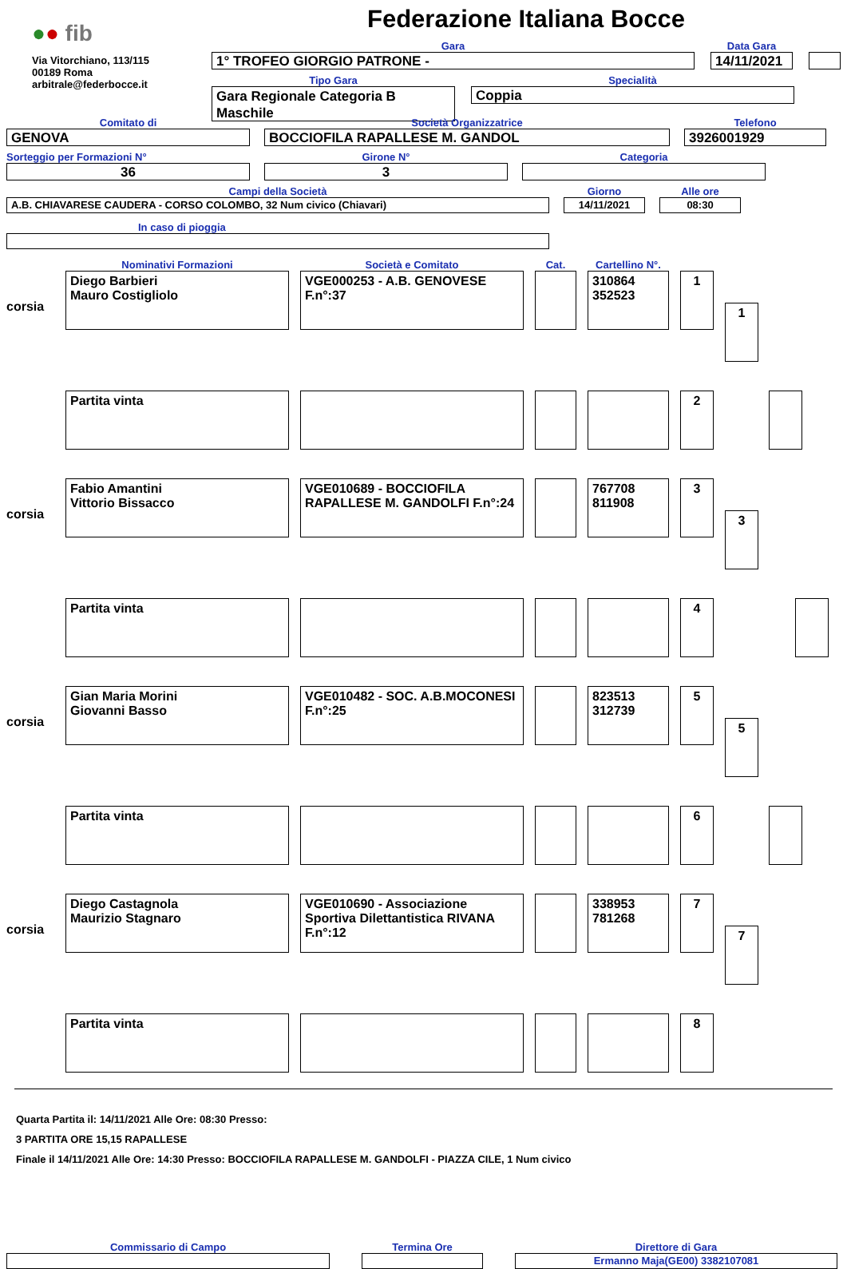●● fib
Via Vitorchiano, 113/115
00189 Roma
arbitrale@federbocce.it
Federazione Italiana Bocce
Gara
1° TROFEO GIORGIO PATRONE -
Data Gara
14/11/2021
Tipo Gara
Gara Regionale Categoria B Maschile
Specialità
Coppia
Comitato di
GENOVA
Società Organizzatrice
BOCCIOFILA RAPALLESE M. GANDOL
Telefono
3926001929
Sorteggio per Formazioni N°
36
Girone N°
3
Categoria
Campi della Società
A.B. CHIAVARESE CAUDERA - CORSO COLOMBO, 32 Num civico (Chiavari)
Giorno
14/11/2021
Alle ore
08:30
In caso di pioggia
| | Nominativi Formazioni | Società e Comitato | Cat. | Cartellino N°. | | |
| corsia | Diego Barbieri Mauro Costigliolo | VGE000253 - A.B. GENOVESE F.n°:37 | | 310864 352523 | 1 | 1 |
| | Partita vinta | | | | 2 | |
| corsia | Fabio Amantini Vittorio Bissacco | VGE010689 - BOCCIOFILA RAPALLESE M. GANDOLFI F.n°:24 | | 767708 811908 | 3 | 3 |
| | Partita vinta | | | | 4 | |
| corsia | Gian Maria Morini Giovanni Basso | VGE010482 - SOC. A.B.MOCONESI F.n°:25 | | 823513 312739 | 5 | 5 |
| | Partita vinta | | | | 6 | |
| corsia | Diego Castagnola Maurizio Stagnaro | VGE010690 - Associazione Sportiva Dilettantistica RIVANA F.n°:12 | | 338953 781268 | 7 | 7 |
| | Partita vinta | | | | 8 | |
Quarta Partita il: 14/11/2021 Alle Ore: 08:30 Presso:
3 PARTITA ORE 15,15 RAPALLESE
Finale il 14/11/2021 Alle Ore: 14:30 Presso: BOCCIOFILA RAPALLESE M. GANDOLFI - PIAZZA CILE, 1 Num civico
Commissario di Campo
Termina Ore
Direttore di Gara
Ermanno Maja(GE00) 3382107081